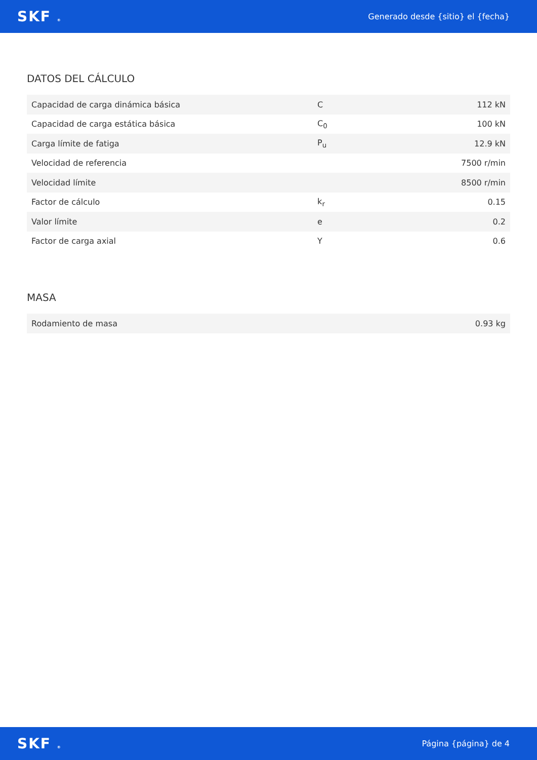SKF ® Generado desde {sitio} el {fecha}
DATOS DEL CÁLCULO
| Capacidad de carga dinámica básica | C | 112 kN |
| Capacidad de carga estática básica | C<sub>0</sub> | 100 kN |
| Carga límite de fatiga | P<sub>u</sub> | 12.9 kN |
| Velocidad de referencia | | 7500 r/min |
| Velocidad límite | | 8500 r/min |
| Factor de cálculo | k<sub>r</sub> | 0.15 |
| Valor límite | e | 0.2 |
| Factor de carga axial | Y | 0.6 |
MASA
| Rodamiento de masa | 0.93 kg |
SKF ® Página {página} de 4